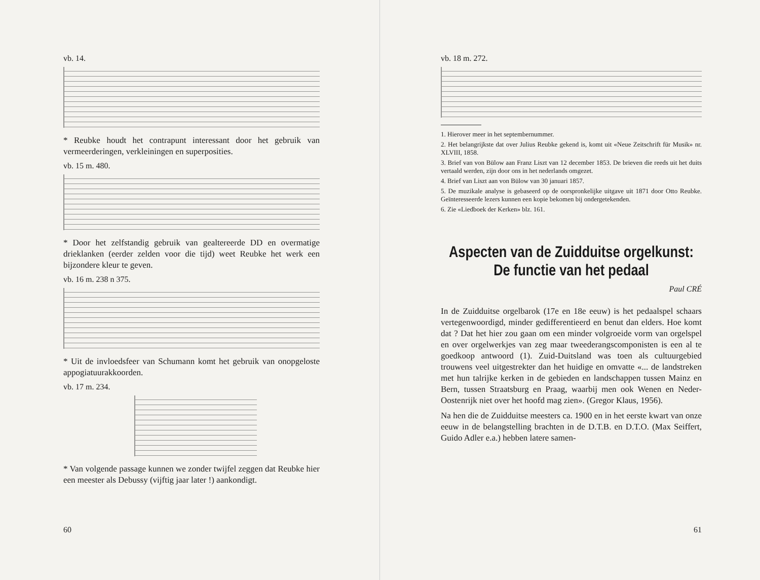vb. 14.
* Reubke houdt het contrapunt interessant door het gebruik van vermeerderingen, verkleiningen en superposities.
vb. 15 m. 480.
* Door het zelfstandig gebruik van gealtereerde DD en overmatige drieklanken (eerder zelden voor die tijd) weet Reubke het werk een bijzondere kleur te geven.
vb. 16 m. 238 n 375.
* Uit de invloedsfeer van Schumann komt het gebruik van onopgeloste appogiatuurakkoorden.
vb. 17 m. 234.
* Van volgende passage kunnen we zonder twijfel zeggen dat Reubke hier een meester als Debussy (vijftig jaar later !) aankondigt.
60
vb. 18 m. 272.
1. Hierover meer in het septembernummer.
2. Het belangrijkste dat over Julius Reubke gekend is, komt uit «Neue Zeitschrift für Musik» nr. XLVIII, 1858.
3. Brief van von Bülow aan Franz Liszt van 12 december 1853. De brieven die reeds uit het duits vertaald werden, zijn door ons in het nederlands omgezet.
4. Brief van Liszt aan von Bülow van 30 januari 1857.
5. De muzikale analyse is gebaseerd op de oorspronkelijke uitgave uit 1871 door Otto Reubke. Geïnteresseerde lezers kunnen een kopie bekomen bij ondergetekenden.
6. Zie «Liedboek der Kerken» blz. 161.
Aspecten van de Zuidduitse orgelkunst:
De functie van het pedaal
Paul CRÉ
In de Zuidduitse orgelbarok (17e en 18e eeuw) is het pedaalspel schaars vertegenwoordigd, minder gedifferentieerd en benut dan elders. Hoe komt dat ? Dat het hier zou gaan om een minder volgroeide vorm van orgelspel en over orgelwerkjes van zeg maar tweederangscomponisten is een al te goedkoop antwoord (1). Zuid-Duitsland was toen als cultuurgebied trouwens veel uitgestrekter dan het huidige en omvatte «... de landstreken met hun talrijke kerken in de gebieden en landschappen tussen Mainz en Bern, tussen Straatsburg en Praag, waarbij men ook Wenen en Neder-Oostenrijk niet over het hoofd mag zien». (Gregor Klaus, 1956).
Na hen die de Zuidduitse meesters ca. 1900 en in het eerste kwart van onze eeuw in de belangstelling brachten in de D.T.B. en D.T.O. (Max Seiffert, Guido Adler e.a.) hebben latere samen-
61